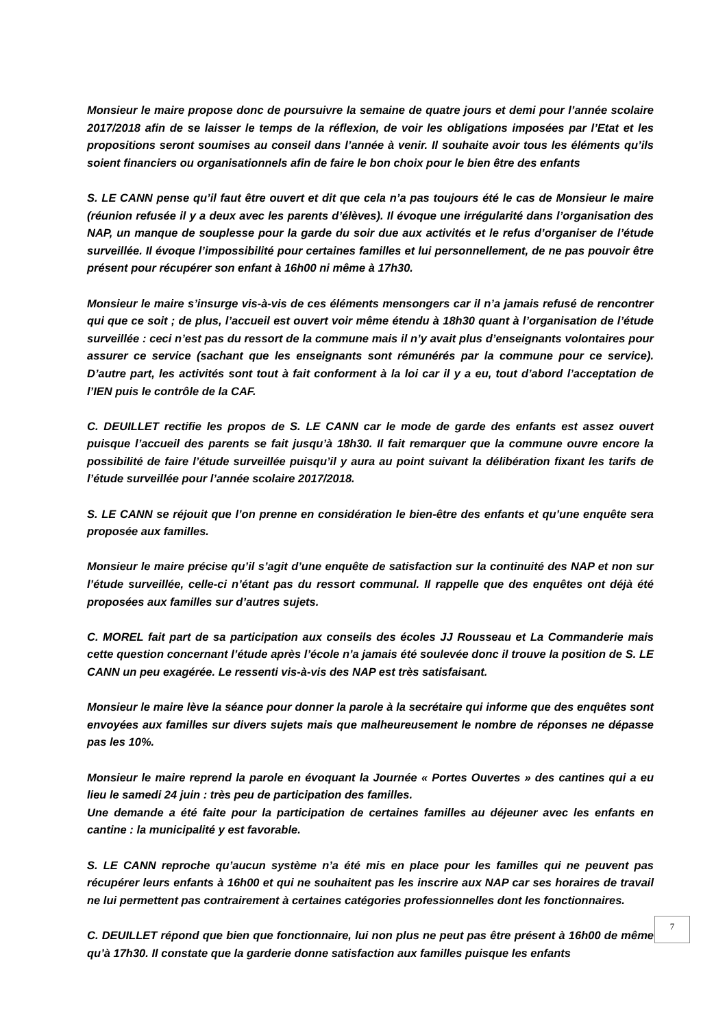Monsieur le maire propose donc de poursuivre la semaine de quatre jours et demi pour l’année scolaire 2017/2018 afin de se laisser le temps de la réflexion, de voir les obligations imposées par l’Etat et les propositions seront soumises au conseil dans l’année à venir. Il souhaite avoir tous les éléments qu’ils soient financiers ou organisationnels afin de faire le bon choix pour le bien être des enfants
S. LE CANN pense qu’il faut être ouvert et dit que cela n’a pas toujours été le cas de Monsieur le maire (réunion refusée il y a deux avec les parents d’élèves). Il évoque une irrégularité dans l’organisation des NAP, un manque de souplesse pour la garde du soir due aux activités et le refus d’organiser de l’étude surveillée. Il évoque l’impossibilité pour certaines familles et lui personnellement, de ne pas pouvoir être présent pour récupérer son enfant à 16h00 ni même à 17h30.
Monsieur le maire s’insurge vis-à-vis de ces éléments mensongers car il n’a jamais refusé de rencontrer qui que ce soit ; de plus, l’accueil est ouvert voir même étendu à 18h30 quant à l’organisation de l’étude surveillée : ceci n’est pas du ressort de la commune mais il n’y avait plus d’enseignants volontaires pour assurer ce service (sachant que les enseignants sont rémunérés par la commune pour ce service). D’autre part, les activités sont tout à fait conforment à la loi car il y a eu, tout d’abord l’acceptation de l’IEN puis le contrôle de la CAF.
C. DEUILLET rectifie les propos de S. LE CANN car le mode de garde des enfants est assez ouvert puisque l’accueil des parents se fait jusqu’à 18h30. Il fait remarquer que la commune ouvre encore la possibilité de faire l’étude surveillée puisqu’il y aura au point suivant la délibération fixant les tarifs de l’étude surveillée pour l’année scolaire 2017/2018.
S. LE CANN se réjouit que l’on prenne en considération le bien-être des enfants et qu’une enquête sera proposée aux familles.
Monsieur le maire précise qu’il s’agit d’une enquête de satisfaction sur la continuité des NAP et non sur l’étude surveillée, celle-ci n’étant pas du ressort communal. Il rappelle que des enquêtes ont déjà été proposées aux familles sur d’autres sujets.
C. MOREL fait part de sa participation aux conseils des écoles JJ Rousseau et La Commanderie mais cette question concernant l’étude après l’école n’a jamais été soulevée donc il trouve la position de S. LE CANN un peu exagérée. Le ressenti vis-à-vis des NAP est très satisfaisant.
Monsieur le maire lève la séance pour donner la parole à la secrétaire qui informe que des enquêtes sont envoyées aux familles sur divers sujets mais que malheureusement le nombre de réponses ne dépasse pas les 10%.
Monsieur le maire reprend la parole en évoquant la Journée « Portes Ouvertes » des cantines qui a eu lieu le samedi 24 juin : très peu de participation des familles.
Une demande a été faite pour la participation de certaines familles au déjeuner avec les enfants en cantine : la municipalité y est favorable.
S. LE CANN reproche qu’aucun système n’a été mis en place pour les familles qui ne peuvent pas récupérer leurs enfants à 16h00 et qui ne souhaitent pas les inscrire aux NAP car ses horaires de travail ne lui permettent pas contrairement à certaines catégories professionnelles dont les fonctionnaires.
C. DEUILLET répond que bien que fonctionnaire, lui non plus ne peut pas être présent à 16h00 de même qu’à 17h30. Il constate que la garderie donne satisfaction aux familles puisque les enfants
7